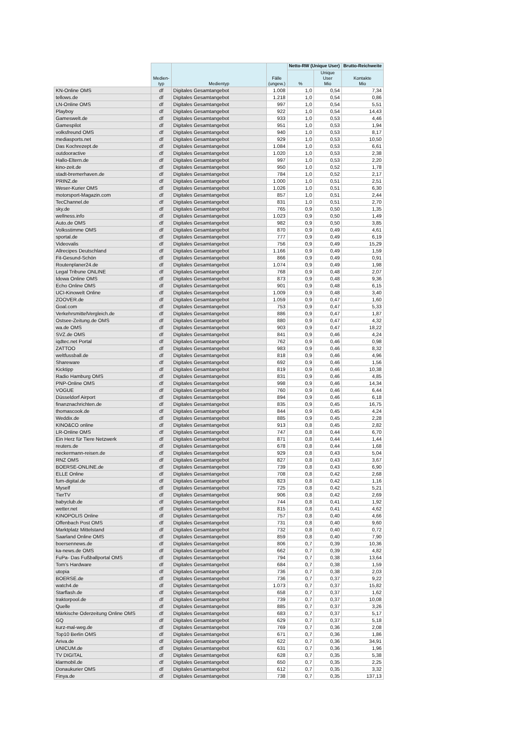| | Medien- typ | Medientyp | Fälle (ungew.) | Netto-RW (Unique User) | | Brutto-Reichweite |
| --- | --- | --- | --- | --- | --- | --- |
| | | | | % | Unique User Mio | Kontakte Mio |
| KN-Online OMS | df | Digitales Gesamtangebot | 1.008 | 1,0 | 0,54 | 7,34 |
| tellows.de | df | Digitales Gesamtangebot | 1.218 | 1,0 | 0,54 | 0,86 |
| LN-Online OMS | df | Digitales Gesamtangebot | 997 | 1,0 | 0,54 | 5,51 |
| Playboy | df | Digitales Gesamtangebot | 922 | 1,0 | 0,54 | 14,43 |
| Gameswelt.de | df | Digitales Gesamtangebot | 933 | 1,0 | 0,53 | 4,46 |
| Gamespilot | df | Digitales Gesamtangebot | 951 | 1,0 | 0,53 | 1,94 |
| volksfreund OMS | df | Digitales Gesamtangebot | 940 | 1,0 | 0,53 | 8,17 |
| mediasports.net | df | Digitales Gesamtangebot | 929 | 1,0 | 0,53 | 10,50 |
| Das Kochrezept.de | df | Digitales Gesamtangebot | 1.084 | 1,0 | 0,53 | 6,61 |
| outdooractive | df | Digitales Gesamtangebot | 1.020 | 1,0 | 0,53 | 2,38 |
| Hallo-Eltern.de | df | Digitales Gesamtangebot | 997 | 1,0 | 0,53 | 2,20 |
| kino-zeit.de | df | Digitales Gesamtangebot | 950 | 1,0 | 0,52 | 1,78 |
| stadt-bremerhaven.de | df | Digitales Gesamtangebot | 784 | 1,0 | 0,52 | 2,17 |
| PRINZ.de | df | Digitales Gesamtangebot | 1.000 | 1,0 | 0,51 | 2,51 |
| Weser-Kurier OMS | df | Digitales Gesamtangebot | 1.026 | 1,0 | 0,51 | 6,30 |
| motorsport-Magazin.com | df | Digitales Gesamtangebot | 857 | 1,0 | 0,51 | 2,44 |
| TecChannel.de | df | Digitales Gesamtangebot | 831 | 1,0 | 0,51 | 2,70 |
| sky.de | df | Digitales Gesamtangebot | 765 | 0,9 | 0,50 | 1,35 |
| wellness.info | df | Digitales Gesamtangebot | 1.023 | 0,9 | 0,50 | 1,49 |
| Auto.de OMS | df | Digitales Gesamtangebot | 982 | 0,9 | 0,50 | 3,85 |
| Volksstimme OMS | df | Digitales Gesamtangebot | 870 | 0,9 | 0,49 | 4,61 |
| sportal.de | df | Digitales Gesamtangebot | 777 | 0,9 | 0,49 | 6,19 |
| Videovalis | df | Digitales Gesamtangebot | 756 | 0,9 | 0,49 | 15,29 |
| Allrecipes Deutschland | df | Digitales Gesamtangebot | 1.166 | 0,9 | 0,49 | 1,59 |
| Fit-Gesund-Schön | df | Digitales Gesamtangebot | 866 | 0,9 | 0,49 | 0,91 |
| Routenplaner24.de | df | Digitales Gesamtangebot | 1.074 | 0,9 | 0,49 | 1,98 |
| Legal Tribune ONLINE | df | Digitales Gesamtangebot | 768 | 0,9 | 0,48 | 2,07 |
| Idowa Online OMS | df | Digitales Gesamtangebot | 873 | 0,9 | 0,48 | 9,36 |
| Echo Online OMS | df | Digitales Gesamtangebot | 901 | 0,9 | 0,48 | 6,15 |
| UCI-Kinowelt Online | df | Digitales Gesamtangebot | 1.009 | 0,9 | 0,48 | 3,40 |
| ZOOVER.de | df | Digitales Gesamtangebot | 1.059 | 0,9 | 0,47 | 1,60 |
| Goal.com | df | Digitales Gesamtangebot | 753 | 0,9 | 0,47 | 5,33 |
| VerkehrsmittelVergleich.de | df | Digitales Gesamtangebot | 886 | 0,9 | 0,47 | 1,87 |
| Ostsee-Zeitung.de OMS | df | Digitales Gesamtangebot | 880 | 0,9 | 0,47 | 4,32 |
| wa.de OMS | df | Digitales Gesamtangebot | 903 | 0,9 | 0,47 | 18,22 |
| SVZ.de OMS | df | Digitales Gesamtangebot | 841 | 0,9 | 0,46 | 4,24 |
| iqdtec.net Portal | df | Digitales Gesamtangebot | 762 | 0,9 | 0,46 | 0,98 |
| ZATTOO | df | Digitales Gesamtangebot | 983 | 0,9 | 0,46 | 8,32 |
| weltfussball.de | df | Digitales Gesamtangebot | 818 | 0,9 | 0,46 | 4,96 |
| Shareware | df | Digitales Gesamtangebot | 692 | 0,9 | 0,46 | 1,56 |
| Kicktipp | df | Digitales Gesamtangebot | 819 | 0,9 | 0,46 | 10,38 |
| Radio Hamburg OMS | df | Digitales Gesamtangebot | 831 | 0,9 | 0,46 | 4,85 |
| PNP-Online OMS | df | Digitales Gesamtangebot | 998 | 0,9 | 0,46 | 14,34 |
| VOGUE | df | Digitales Gesamtangebot | 760 | 0,9 | 0,46 | 6,44 |
| Düsseldorf Airport | df | Digitales Gesamtangebot | 894 | 0,9 | 0,46 | 6,18 |
| finanznachrichten.de | df | Digitales Gesamtangebot | 835 | 0,9 | 0,45 | 16,75 |
| thomascook.de | df | Digitales Gesamtangebot | 844 | 0,9 | 0,45 | 4,24 |
| Weddix.de | df | Digitales Gesamtangebot | 885 | 0,9 | 0,45 | 2,28 |
| KINO&CO online | df | Digitales Gesamtangebot | 913 | 0,8 | 0,45 | 2,82 |
| LR-Online OMS | df | Digitales Gesamtangebot | 747 | 0,8 | 0,44 | 6,70 |
| Ein Herz für Tiere Netzwerk | df | Digitales Gesamtangebot | 871 | 0,8 | 0,44 | 1,44 |
| reuters.de | df | Digitales Gesamtangebot | 678 | 0,8 | 0,44 | 1,68 |
| neckermann-reisen.de | df | Digitales Gesamtangebot | 929 | 0,8 | 0,43 | 5,04 |
| RNZ OMS | df | Digitales Gesamtangebot | 827 | 0,8 | 0,43 | 3,67 |
| BOERSE-ONLINE.de | df | Digitales Gesamtangebot | 739 | 0,8 | 0,43 | 6,90 |
| ELLE Online | df | Digitales Gesamtangebot | 708 | 0,8 | 0,42 | 2,68 |
| fum-digital.de | df | Digitales Gesamtangebot | 823 | 0,8 | 0,42 | 1,16 |
| Myself | df | Digitales Gesamtangebot | 725 | 0,8 | 0,42 | 5,21 |
| TierTV | df | Digitales Gesamtangebot | 906 | 0,8 | 0,42 | 2,69 |
| babyclub.de | df | Digitales Gesamtangebot | 744 | 0,8 | 0,41 | 1,92 |
| wetter.net | df | Digitales Gesamtangebot | 815 | 0,8 | 0,41 | 4,62 |
| KINOPOLIS Online | df | Digitales Gesamtangebot | 757 | 0,8 | 0,40 | 4,66 |
| Offenbach Post OMS | df | Digitales Gesamtangebot | 731 | 0,8 | 0,40 | 9,60 |
| Marktplatz Mittelstand | df | Digitales Gesamtangebot | 732 | 0,8 | 0,40 | 0,72 |
| Saarland Online OMS | df | Digitales Gesamtangebot | 859 | 0,8 | 0,40 | 7,90 |
| boersennews.de | df | Digitales Gesamtangebot | 806 | 0,7 | 0,39 | 10,36 |
| ka-news.de OMS | df | Digitales Gesamtangebot | 662 | 0,7 | 0,39 | 4,82 |
| FuPa- Das Fußballportal OMS | df | Digitales Gesamtangebot | 794 | 0,7 | 0,38 | 13,64 |
| Tom's Hardware | df | Digitales Gesamtangebot | 684 | 0,7 | 0,38 | 1,59 |
| utopia | df | Digitales Gesamtangebot | 736 | 0,7 | 0,38 | 2,03 |
| BOERSE.de | df | Digitales Gesamtangebot | 736 | 0,7 | 0,37 | 9,22 |
| watch4.de | df | Digitales Gesamtangebot | 1.073 | 0,7 | 0,37 | 15,82 |
| Starflash.de | df | Digitales Gesamtangebot | 658 | 0,7 | 0,37 | 1,62 |
| traktorpool.de | df | Digitales Gesamtangebot | 739 | 0,7 | 0,37 | 10,08 |
| Quelle | df | Digitales Gesamtangebot | 885 | 0,7 | 0,37 | 3,26 |
| Märkische Oderzeitung Online OMS | df | Digitales Gesamtangebot | 683 | 0,7 | 0,37 | 5,17 |
| GQ | df | Digitales Gesamtangebot | 629 | 0,7 | 0,37 | 5,18 |
| kurz-mal-weg.de | df | Digitales Gesamtangebot | 769 | 0,7 | 0,36 | 2,08 |
| Top10 Berlin OMS | df | Digitales Gesamtangebot | 671 | 0,7 | 0,36 | 1,86 |
| Ariva.de | df | Digitales Gesamtangebot | 622 | 0,7 | 0,36 | 34,91 |
| UNICUM.de | df | Digitales Gesamtangebot | 631 | 0,7 | 0,36 | 1,96 |
| TV DIGITAL | df | Digitales Gesamtangebot | 628 | 0,7 | 0,35 | 5,38 |
| klarmobil.de | df | Digitales Gesamtangebot | 650 | 0,7 | 0,35 | 2,25 |
| Donaukurier OMS | df | Digitales Gesamtangebot | 612 | 0,7 | 0,35 | 3,32 |
| Finya.de | df | Digitales Gesamtangebot | 738 | 0,7 | 0,35 | 137,13 |